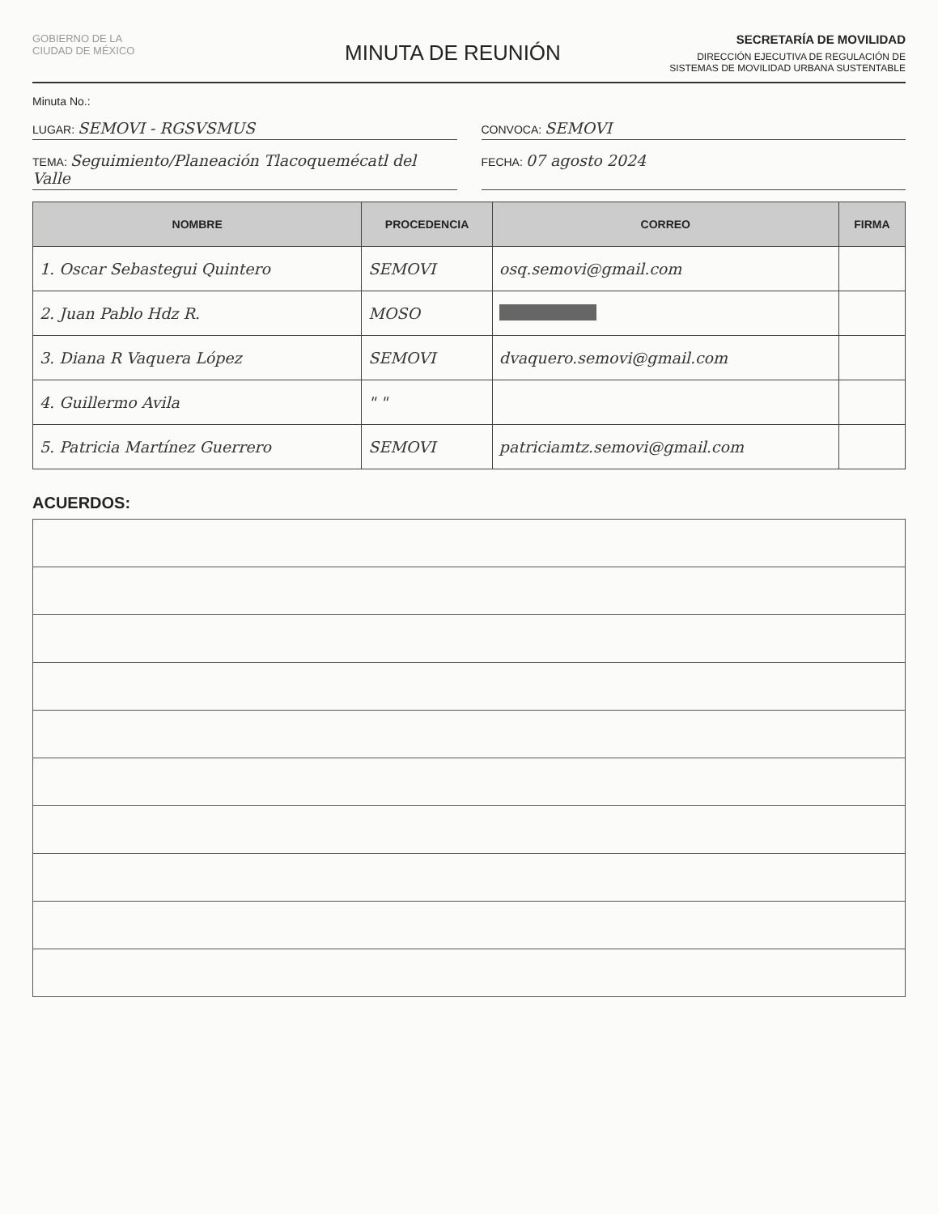GOBIERNO DE LA
CIUDAD DE MÉXICO
MINUTA DE REUNIÓN
SECRETARÍA DE MOVILIDAD
DIRECCIÓN EJECUTIVA DE REGULACIÓN DE
SISTEMAS DE MOVILIDAD URBANA SUSTENTABLE
Minuta No.:
LUGAR: SEMOVI - RGSVSMUS
CONVOCA: SEMOVI
TEMA: Seguimiento/Planeación Tlacoquemécatl del Valle
FECHA: 07 agosto 2024
| NOMBRE | PROCEDENCIA | CORREO | FIRMA |
| --- | --- | --- | --- |
| 1. Oscar Sebastegui Quintero | SEMOVI | osq.semovi@gmail.com | |
| 2. Juan Pablo Hdz R. | MOSO | | |
| 3. Diana R Vaquera López | SEMOVI | dvaquero.semovi@gmail.com | |
| 4. Guillermo Avila | " " | | |
| 5. Patricia Martínez Guerrero | SEMOVI | patriciamtz.semovi@gmail.com | |
ACUERDOS: